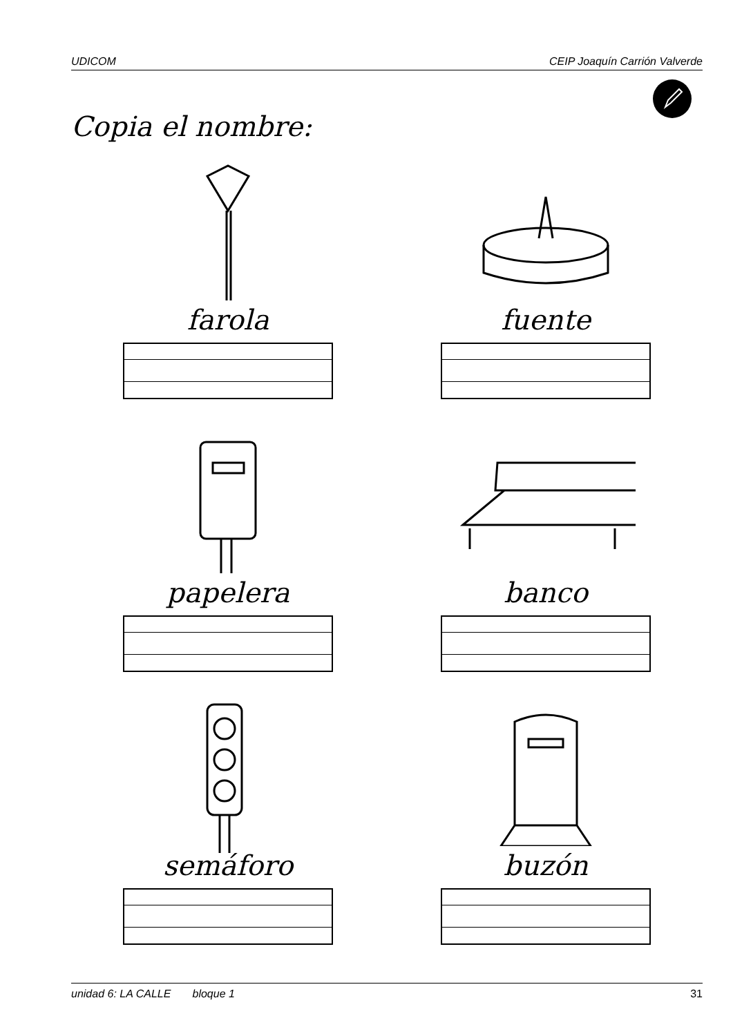UDICOM CEIP Joaquín Carrión Valverde
Copia el nombre:
farola
fuente
papelera
banco
semáforo
buzón
unidad 6: LA CALLE bloque 1 31